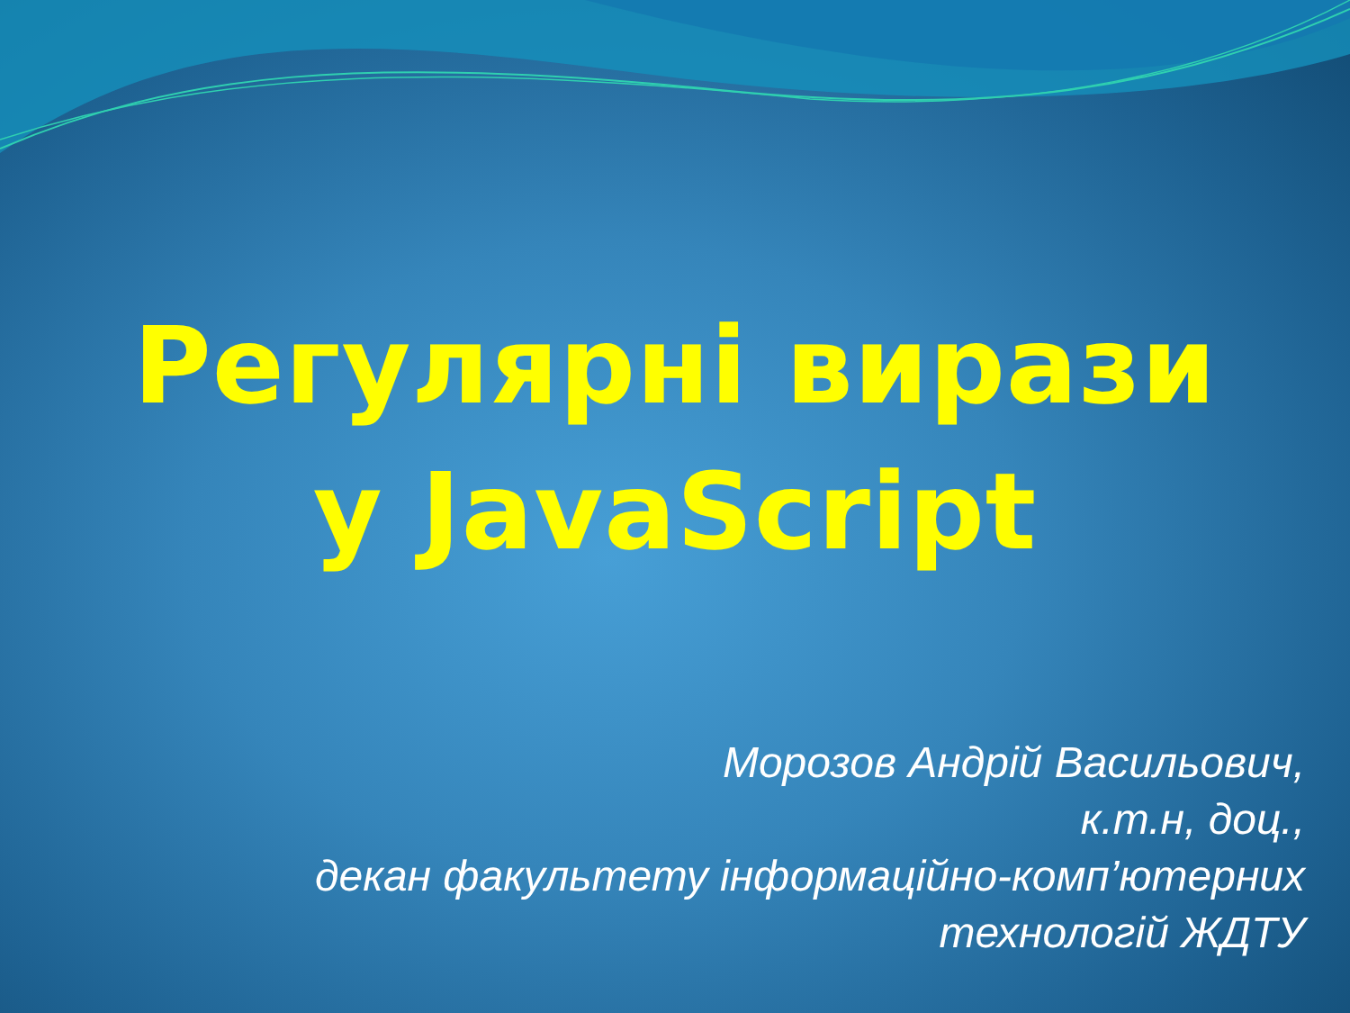Регулярні вирази
у JavaScript
Морозов Андрій Васильович,
к.т.н, доц.,
декан факультету інформаційно-комп’ютерних
технологій ЖДТУ